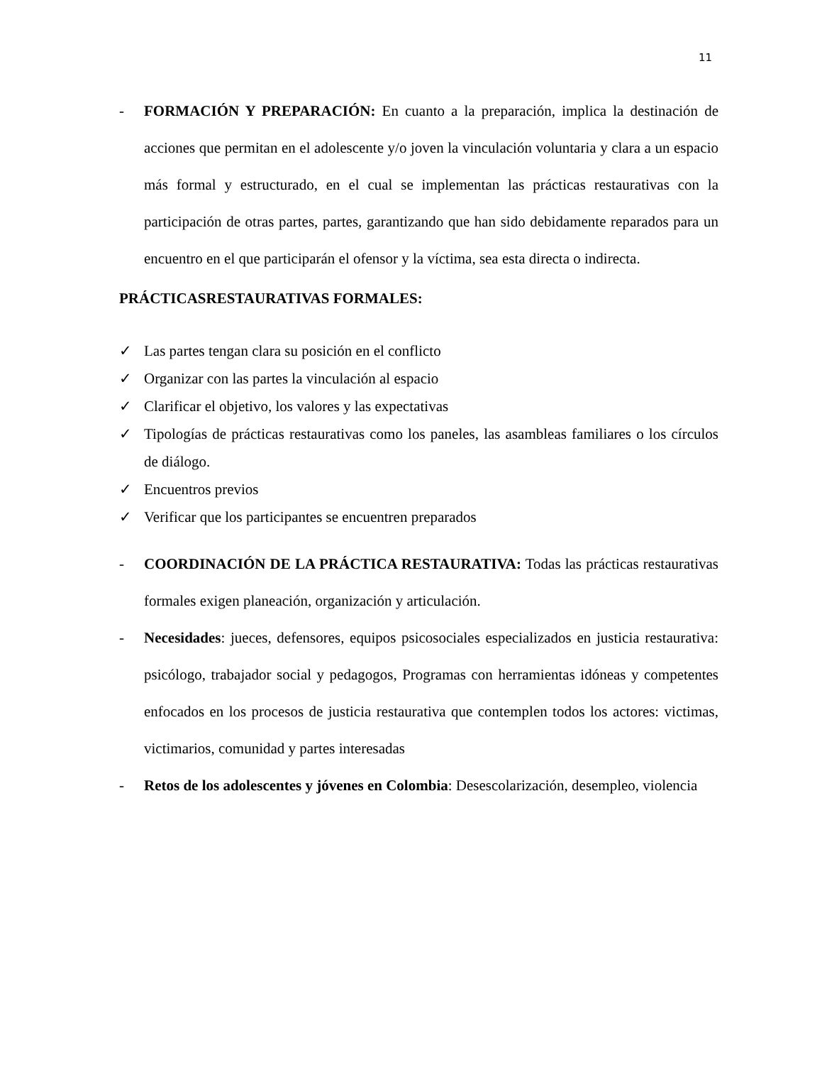11
- FORMACIÓN Y PREPARACIÓN: En cuanto a la preparación, implica la destinación de acciones que permitan en el adolescente y/o joven la vinculación voluntaria y clara a un espacio más formal y estructurado, en el cual se implementan las prácticas restaurativas con la participación de otras partes, partes, garantizando que han sido debidamente reparados para un encuentro en el que participarán el ofensor y la víctima, sea esta directa o indirecta.
PRÁCTICASRESTAURATIVAS FORMALES:
✓ Las partes tengan clara su posición en el conflicto
✓ Organizar con las partes la vinculación al espacio
✓ Clarificar el objetivo, los valores y las expectativas
✓ Tipologías de prácticas restaurativas como los paneles, las asambleas familiares o los círculos de diálogo.
✓ Encuentros previos
✓ Verificar que los participantes se encuentren preparados
- COORDINACIÓN DE LA PRÁCTICA RESTAURATIVA: Todas las prácticas restaurativas formales exigen planeación, organización y articulación.
- Necesidades: jueces, defensores, equipos psicosociales especializados en justicia restaurativa: psicólogo, trabajador social y pedagogos, Programas con herramientas idóneas y competentes enfocados en los procesos de justicia restaurativa que contemplen todos los actores: victimas, victimarios, comunidad y partes interesadas
- Retos de los adolescentes y jóvenes en Colombia: Desescolarización, desempleo, violencia